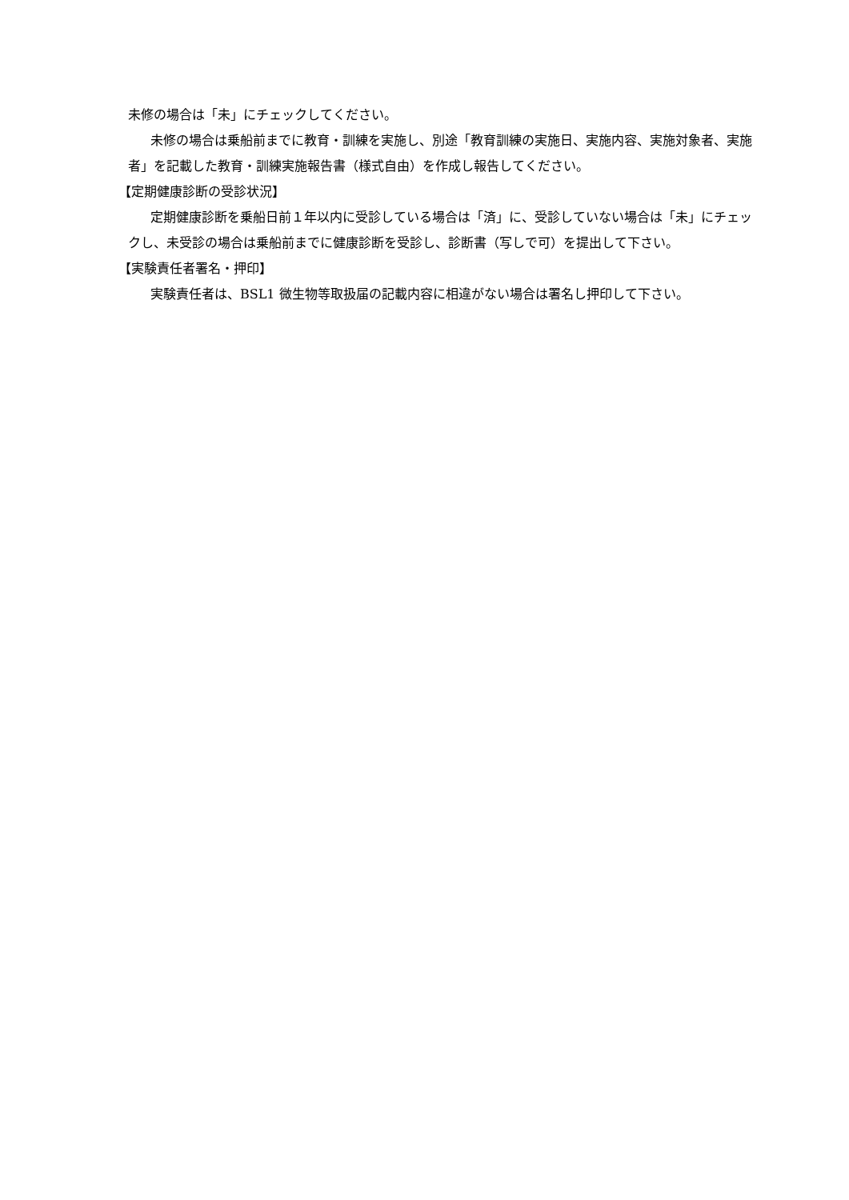未修の場合は「未」にチェックしてください。
未修の場合は乗船前までに教育・訓練を実施し、別途「教育訓練の実施日、実施内容、実施対象者、実施者」を記載した教育・訓練実施報告書（様式自由）を作成し報告してください。
【定期健康診断の受診状況】
定期健康診断を乗船日前１年以内に受診している場合は「済」に、受診していない場合は「未」にチェックし、未受診の場合は乗船前までに健康診断を受診し、診断書（写しで可）を提出して下さい。
【実験責任者署名・押印】
実験責任者は、BSL1 微生物等取扱届の記載内容に相違がない場合は署名し押印して下さい。